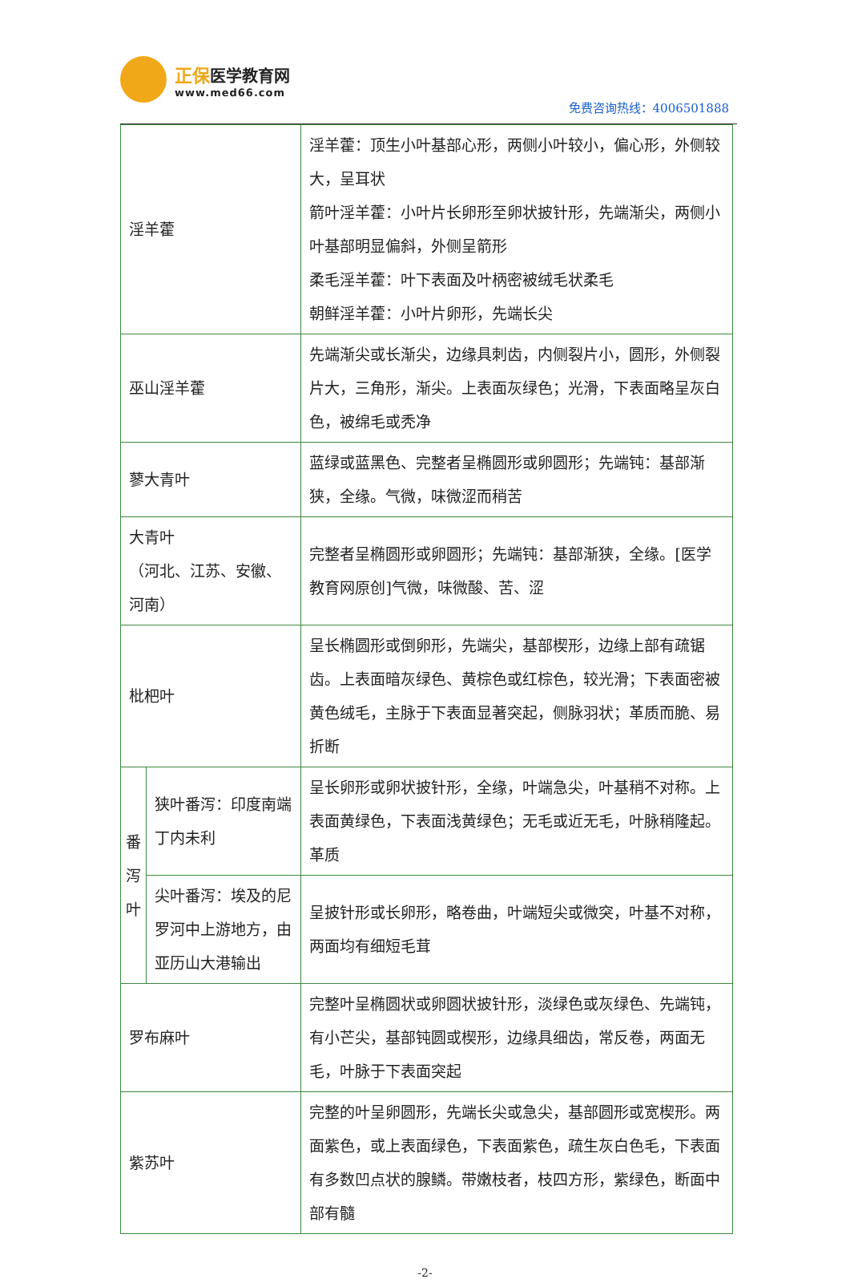正保 医学教育网
www.med66.com
免费咨询热线：4006501888
| 淫羊藿 | | 淫羊藿：顶生小叶基部心形，两侧小叶较小，偏心形，外侧较大，呈耳状 箭叶淫羊藿：小叶片长卵形至卵状披针形，先端渐尖，两侧小叶基部明显偏斜，外侧呈箭形 柔毛淫羊藿：叶下表面及叶柄密被绒毛状柔毛 朝鲜淫羊藿：小叶片卵形，先端长尖 | |
| 巫山淫羊藿 | | 先端渐尖或长渐尖，边缘具刺齿，内侧裂片小，圆形，外侧裂片大，三角形，渐尖。上表面灰绿色；光滑，下表面略呈灰白色，被绵毛或秃净 | |
| 蓼大青叶 | | 蓝绿或蓝黑色、完整者呈椭圆形或卵圆形；先端钝：基部渐狭，全缘。气微，味微涩而稍苦 | |
| 大青叶 （河北、江苏、安徽、河南） | | 完整者呈椭圆形或卵圆形；先端钝：基部渐狭，全缘。[医学教育网原创]气微，味微酸、苦、涩 | |
| 枇杷叶 | | 呈长椭圆形或倒卵形，先端尖，基部楔形，边缘上部有疏锯齿。上表面暗灰绿色、黄棕色或红棕色，较光滑；下表面密被黄色绒毛，主脉于下表面显著突起，侧脉羽状；革质而脆、易折断 | |
| 番泻叶 | 狭叶番泻：印度南端丁内未利 | | 呈长卵形或卵状披针形，全缘，叶端急尖，叶基稍不对称。上表面黄绿色，下表面浅黄绿色；无毛或近无毛，叶脉稍隆起。革质 |
| | 尖叶番泻：埃及的尼罗河中上游地方，由亚历山大港输出 | | 呈披针形或长卵形，略卷曲，叶端短尖或微突，叶基不对称，两面均有细短毛茸 |
| 罗布麻叶 | | 完整叶呈椭圆状或卵圆状披针形，淡绿色或灰绿色、先端钝，有小芒尖，基部钝圆或楔形，边缘具细齿，常反卷，两面无毛，叶脉于下表面突起 | |
| 紫苏叶 | | 完整的叶呈卵圆形，先端长尖或急尖，基部圆形或宽楔形。两面紫色，或上表面绿色，下表面紫色，疏生灰白色毛，下表面有多数凹点状的腺鳞。带嫩枝者，枝四方形，紫绿色，断面中部有髓 | |
-2-